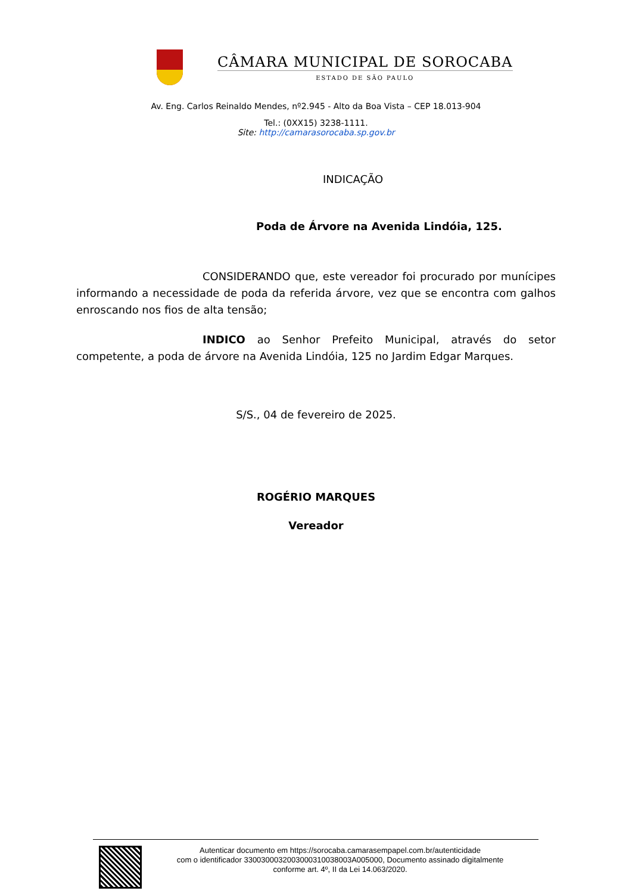CÂMARA MUNICIPAL DE SOROCABA
ESTADO DE SÃO PAULO
Av. Eng. Carlos Reinaldo Mendes, nº2.945 - Alto da Boa Vista – CEP 18.013-904
Tel.: (0XX15) 3238-1111.
Site: http://camarasorocaba.sp.gov.br
INDICAÇÃO
Poda de Árvore na Avenida Lindóia, 125.
CONSIDERANDO que, este vereador foi procurado por munícipes informando a necessidade de poda da referida árvore, vez que se encontra com galhos enroscando nos fios de alta tensão;
INDICO ao Senhor Prefeito Municipal, através do setor competente, a poda de árvore na Avenida Lindóia, 125 no Jardim Edgar Marques.
S/S., 04 de fevereiro de 2025.
ROGÉRIO MARQUES
Vereador
Autenticar documento em https://sorocaba.camarasempapel.com.br/autenticidade
com o identificador 3300300032003000310038003A005000, Documento assinado digitalmente
conforme art. 4º, II da Lei 14.063/2020.